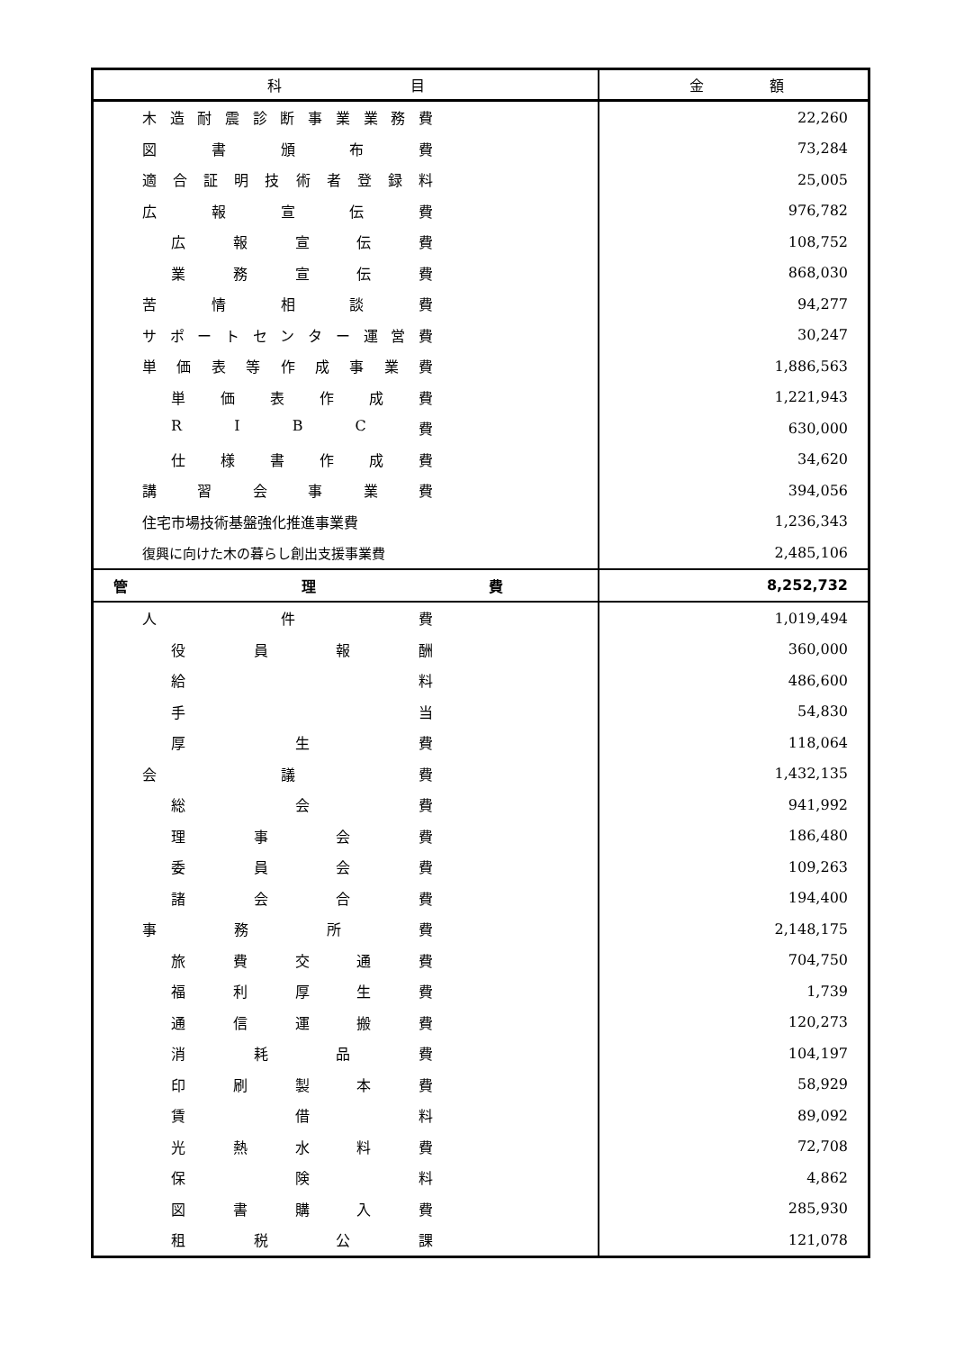| 科 目 | 金 額 |
| --- | --- |
| 木 造 耐 震 診 断 事 業 業 務 費 | 22,260 |
| 図 書 頒 布 費 | 73,284 |
| 適 合 証 明 技 術 者 登 録 料 | 25,005 |
| 広 報 宣 伝 費 | 976,782 |
| 広 報 宣 伝 費 | 108,752 |
| 業 務 宣 伝 費 | 868,030 |
| 苦 情 相 談 費 | 94,277 |
| サ ポ ー ト セ ン タ ー 運 営 費 | 30,247 |
| 単 価 表 等 作 成 事 業 費 | 1,886,563 |
| 単 価 表 作 成 費 | 1,221,943 |
| R I B C 費 | 630,000 |
| 仕 様 書 作 成 費 | 34,620 |
| 講 習 会 事 業 費 | 394,056 |
| 住宅市場技術基盤強化推進事業費 | 1,236,343 |
| 復興に向けた木の暮らし創出支援事業費 | 2,485,106 |
| 管 理 費 | 8,252,732 |
| 人 件 費 | 1,019,494 |
| 役 員 報 酬 | 360,000 |
| 給 料 | 486,600 |
| 手 当 | 54,830 |
| 厚 生 費 | 118,064 |
| 会 議 費 | 1,432,135 |
| 総 会 費 | 941,992 |
| 理 事 会 費 | 186,480 |
| 委 員 会 費 | 109,263 |
| 諸 会 合 費 | 194,400 |
| 事 務 所 費 | 2,148,175 |
| 旅 費 交 通 費 | 704,750 |
| 福 利 厚 生 費 | 1,739 |
| 通 信 運 搬 費 | 120,273 |
| 消 耗 品 費 | 104,197 |
| 印 刷 製 本 費 | 58,929 |
| 賃 借 料 | 89,092 |
| 光 熱 水 料 費 | 72,708 |
| 保 険 料 | 4,862 |
| 図 書 購 入 費 | 285,930 |
| 租 税 公 課 | 121,078 |